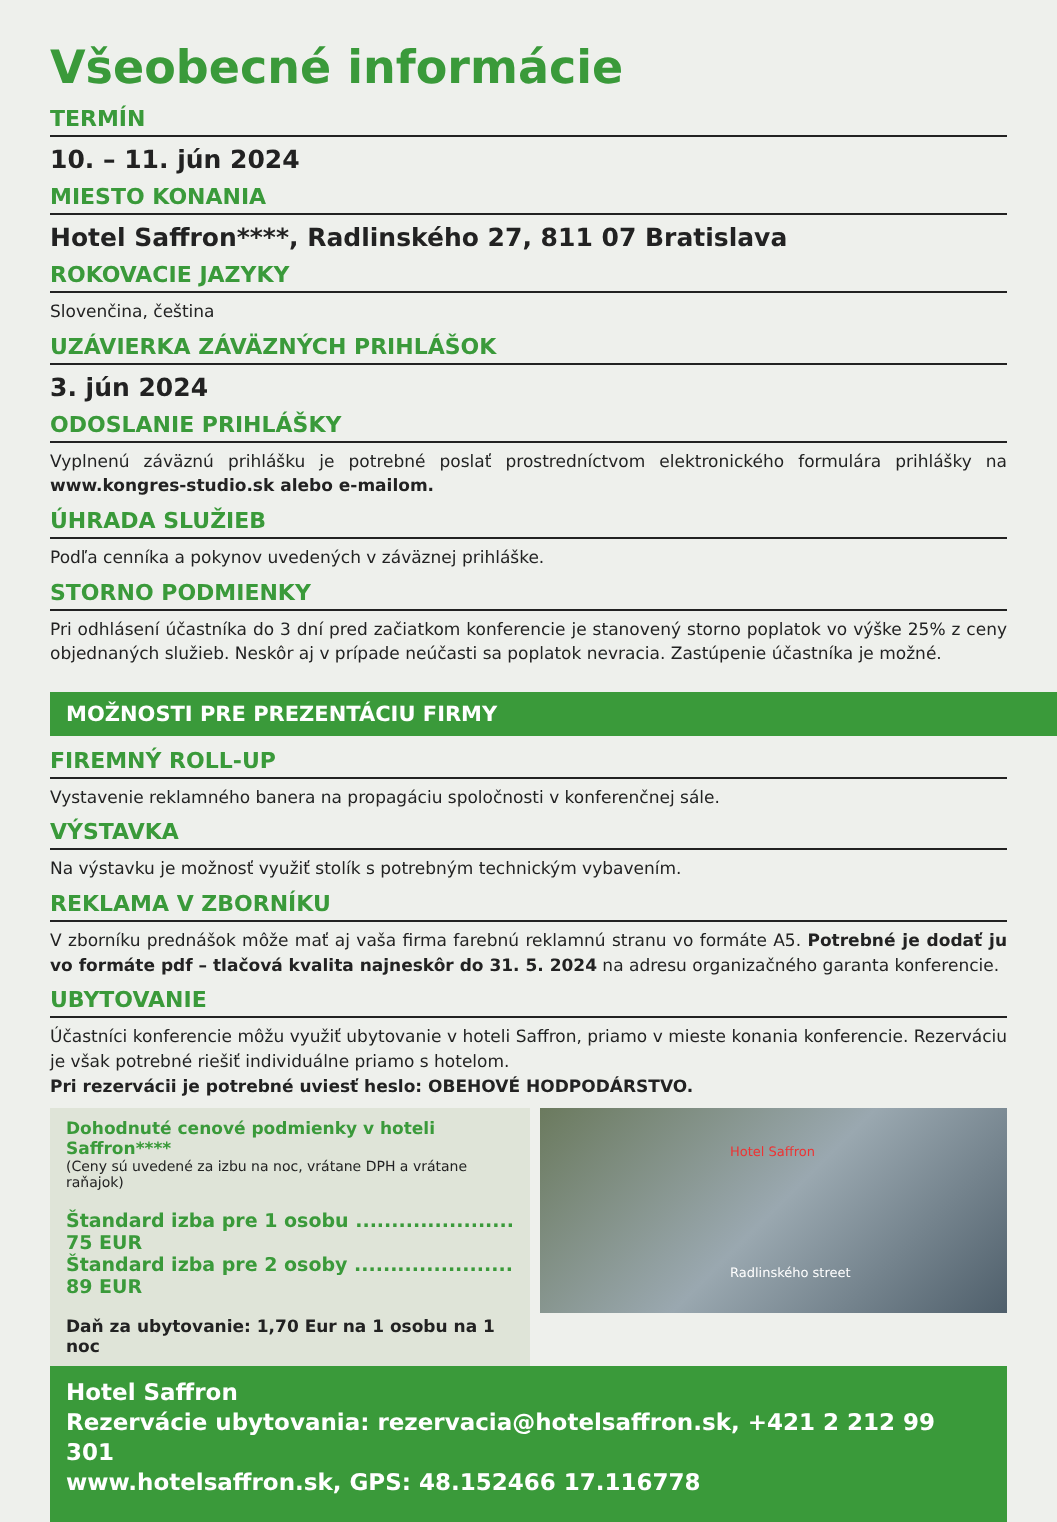Všeobecné informácie
TERMÍN
10. – 11. jún 2024
MIESTO KONANIA
Hotel Saffron****, Radlinského 27, 811 07 Bratislava
ROKOVACIE JAZYKY
Slovenčina, čeština
UZÁVIERKA ZÁVÄZNÝCH PRIHLÁŠOK
3. jún 2024
ODOSLANIE PRIHLÁŠKY
Vyplnenú záväznú prihlášku je potrebné poslať prostredníctvom elektronického formulára prihlášky na www.kongres-studio.sk alebo e-mailom.
ÚHRADA SLUŽIEB
Podľa cenníka a pokynov uvedených v záväznej prihláške.
STORNO PODMIENKY
Pri odhlásení účastníka do 3 dní pred začiatkom konferencie je stanovený storno poplatok vo výške 25% z ceny objednaných služieb. Neskôr aj v prípade neúčasti sa poplatok nevracia. Zastúpenie účastníka je možné.
MOŽNOSTI PRE PREZENTÁCIU FIRMY
FIREMNÝ ROLL-UP
Vystavenie reklamného banera na propagáciu spoločnosti v konferenčnej sále.
VÝSTAVKA
Na výstavku je možnosť využiť stolík s potrebným technickým vybavením.
REKLAMA V ZBORNÍKU
V zborníku prednášok môže mať aj vaša firma farebnú reklamnú stranu vo formáte A5. Potrebné je dodať ju vo formáte pdf – tlačová kvalita najneskôr do 31. 5. 2024 na adresu organizačného garanta konferencie.
UBYTOVANIE
Účastníci konferencie môžu využiť ubytovanie v hoteli Saffron, priamo v mieste konania konferencie. Rezerváciu je však potrebné riešiť individuálne priamo s hotelom.
Pri rezervácii je potrebné uviesť heslo: OBEHOVÉ HODPODÁRSTVO.
Dohodnuté cenové podmienky v hoteli Saffron****
(Ceny sú uvedené za izbu na noc, vrátane DPH a vrátane raňajok)
Štandard izba pre 1 osobu ...................... 75 EUR
Štandard izba pre 2 osoby ...................... 89 EUR
Daň za ubytovanie: 1,70 Eur na 1 osobu na 1 noc
Hotel Saffron
Radlinského street
Hotel Saffron
Rezervácie ubytovania: rezervacia@hotelsaffron.sk, +421 2 212 99 301
www.hotelsaffron.sk, GPS: 48.152466 17.116778